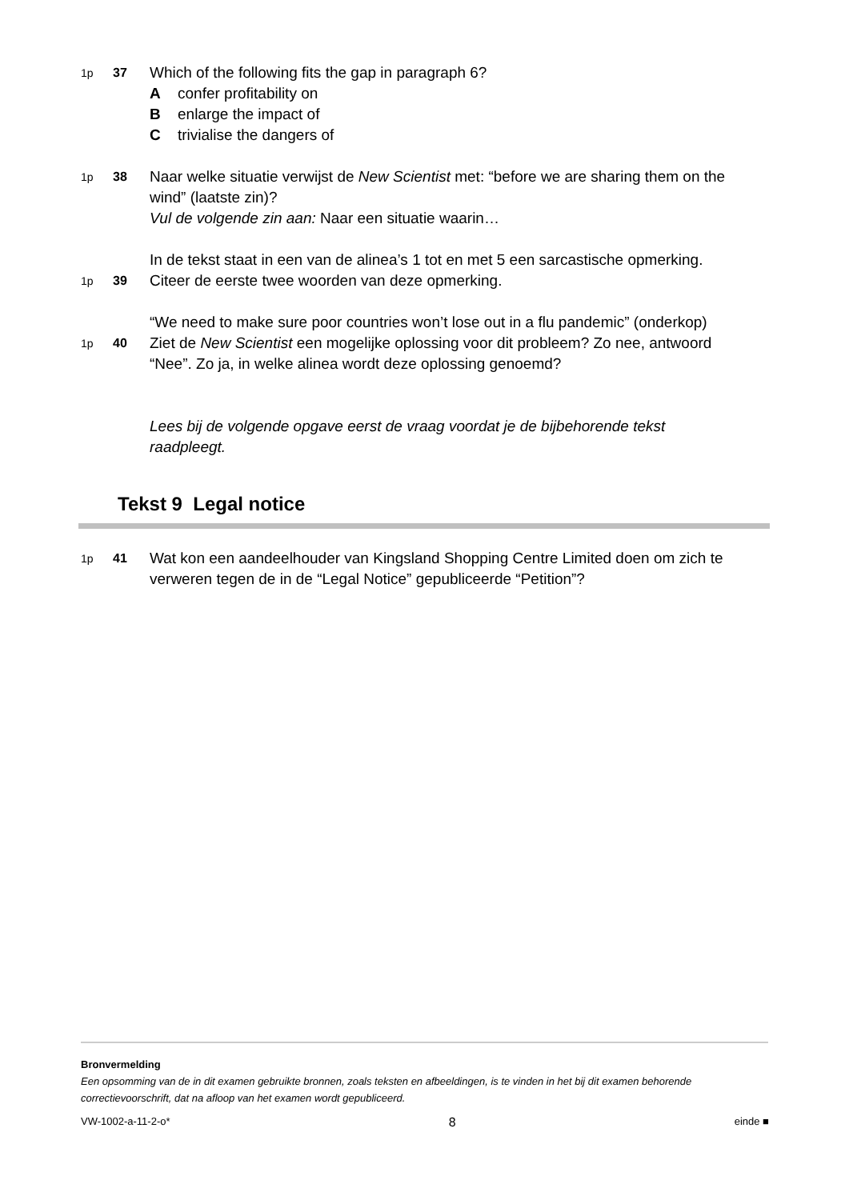1p 37
Which of the following fits the gap in paragraph 6?
Aconfer profitability on
Benlarge the impact of
Ctrivialise the dangers of
1p 38
Naar welke situatie verwijst de New Scientist met: “before we are sharing them on the wind” (laatste zin)?
Vul de volgende zin aan: Naar een situatie waarin…
In de tekst staat in een van de alinea’s 1 tot en met 5 een sarcastische opmerking.
1p 39
Citeer de eerste twee woorden van deze opmerking.
“We need to make sure poor countries won’t lose out in a flu pandemic” (onderkop)
1p 40
Ziet de New Scientist een mogelijke oplossing voor dit probleem? Zo nee, antwoord “Nee”. Zo ja, in welke alinea wordt deze oplossing genoemd?
Lees bij de volgende opgave eerst de vraag voordat je de bijbehorende tekst raadpleegt.
Tekst 9 Legal notice
1p 41
Wat kon een aandeelhouder van Kingsland Shopping Centre Limited doen om zich te verweren tegen de in de “Legal Notice” gepubliceerde “Petition”?
Bronvermelding
Een opsomming van de in dit examen gebruikte bronnen, zoals teksten en afbeeldingen, is te vinden in het bij dit examen behorende correctievoorschrift, dat na afloop van het examen wordt gepubliceerd.
VW-1002-a-11-2-o* 8 einde ■